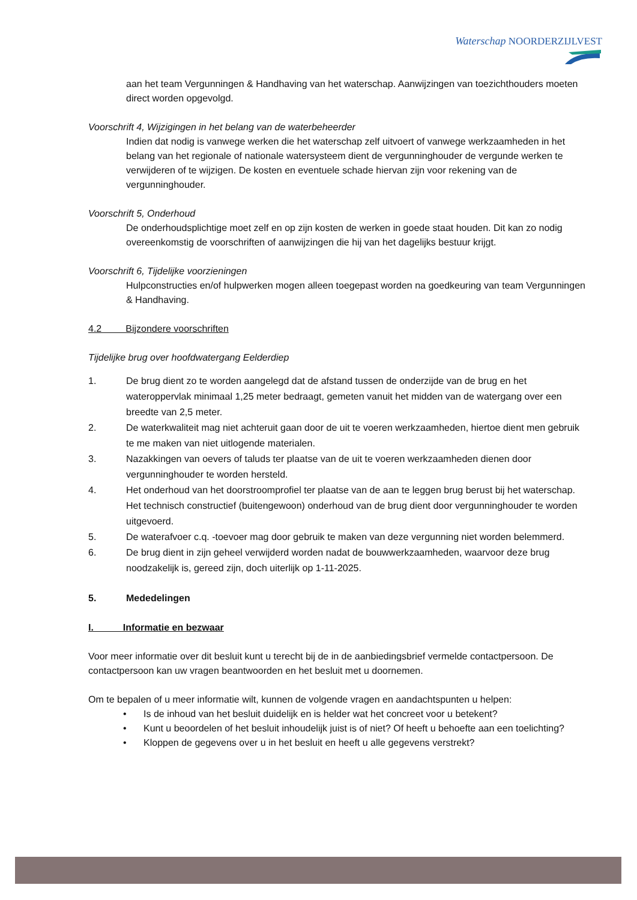Waterschap NOORDERZIJLVEST
aan het team Vergunningen & Handhaving van het waterschap. Aanwijzingen van toezichthouders moeten direct worden opgevolgd.
Voorschrift 4, Wijzigingen in het belang van de waterbeheerder
Indien dat nodig is vanwege werken die het waterschap zelf uitvoert of vanwege werkzaamheden in het belang van het regionale of nationale watersysteem dient de vergunninghouder de vergunde werken te verwijderen of te wijzigen. De kosten en eventuele schade hiervan zijn voor rekening van de vergunninghouder.
Voorschrift 5, Onderhoud
De onderhoudsplichtige moet zelf en op zijn kosten de werken in goede staat houden. Dit kan zo nodig overeenkomstig de voorschriften of aanwijzingen die hij van het dagelijks bestuur krijgt.
Voorschrift 6, Tijdelijke voorzieningen
Hulpconstructies en/of hulpwerken mogen alleen toegepast worden na goedkeuring van team Vergunningen & Handhaving.
4.2 Bijzondere voorschriften
Tijdelijke brug over hoofdwatergang Eelderdiep
1. De brug dient zo te worden aangelegd dat de afstand tussen de onderzijde van de brug en het wateroppervlak minimaal 1,25 meter bedraagt, gemeten vanuit het midden van de watergang over een breedte van 2,5 meter.
2. De waterkwaliteit mag niet achteruit gaan door de uit te voeren werkzaamheden, hiertoe dient men gebruik te me maken van niet uitlogende materialen.
3. Nazakkingen van oevers of taluds ter plaatse van de uit te voeren werkzaamheden dienen door vergunninghouder te worden hersteld.
4. Het onderhoud van het doorstroomprofiel ter plaatse van de aan te leggen brug berust bij het waterschap. Het technisch constructief (buitengewoon) onderhoud van de brug dient door vergunninghouder te worden uitgevoerd.
5. De waterafvoer c.q. -toevoer mag door gebruik te maken van deze vergunning niet worden belemmerd.
6. De brug dient in zijn geheel verwijderd worden nadat de bouwwerkzaamheden, waarvoor deze brug noodzakelijk is, gereed zijn, doch uiterlijk op 1-11-2025.
5. Mededelingen
I. Informatie en bezwaar
Voor meer informatie over dit besluit kunt u terecht bij de in de aanbiedingsbrief vermelde contactpersoon. De contactpersoon kan uw vragen beantwoorden en het besluit met u doornemen.
Om te bepalen of u meer informatie wilt, kunnen de volgende vragen en aandachtspunten u helpen:
• Is de inhoud van het besluit duidelijk en is helder wat het concreet voor u betekent?
• Kunt u beoordelen of het besluit inhoudelijk juist is of niet? Of heeft u behoefte aan een toelichting?
• Kloppen de gegevens over u in het besluit en heeft u alle gegevens verstrekt?